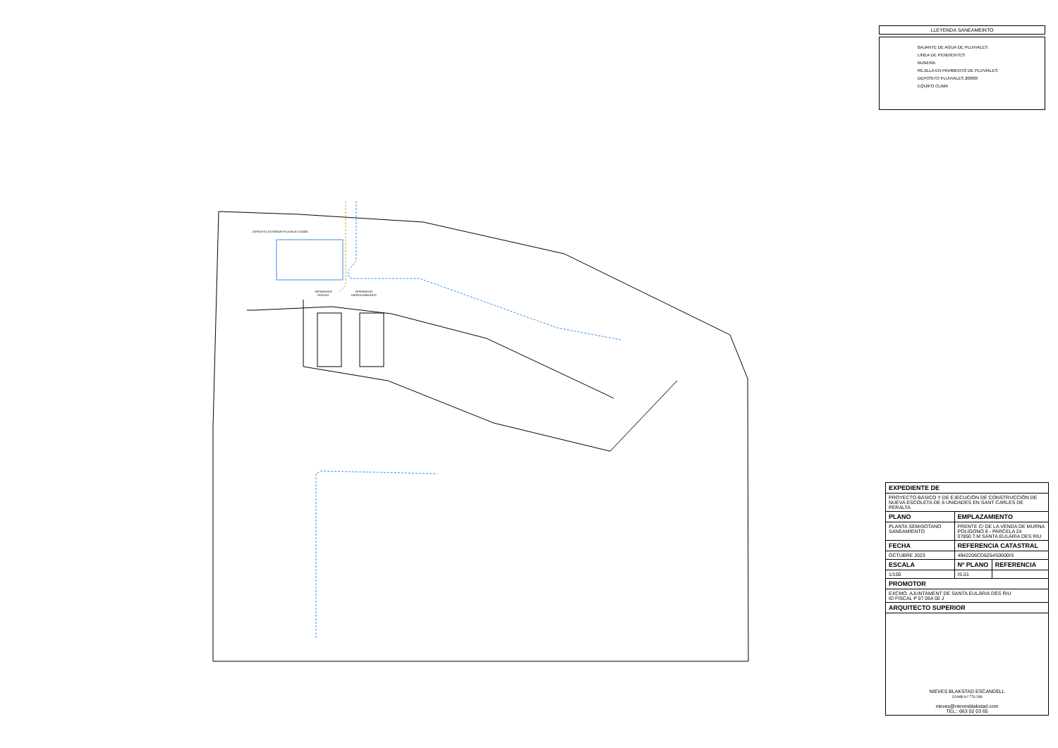SEPARADOR
GRASAS
SEPARADOR
HIDROCARBUROS
DEPOSITO EXTERIOR PLUVIALES 20000l
LLEYENDA SANEAMEINTO
BAJANTE DE AGUA DE PLUVIALES
LINEA DE PENDIENTES
BUNERA
REJILLA EN PAVIMENTO DE PLUVIALES
DEPOSITO PLUVIALES 20000l
EQUIPO CLIMA
| EXPEDIENTE DE | | |
| PROYECTO BÁSICO Y DE EJECUCIÓN DE CONSTRUCCIÓN DE NUEVA ESCOLETA DE 6 UNIDADES EN SANT CARLES DE PERALTA | | |
| PLANO | EMPLAZAMIENTO | |
| PLANTA SEMISOTANO SANEAMIENTO | FRENTE C/ DE LA VÉNDA DE MURNA POLÍGONO 8 - PARCELA 24 07850 T.M SANTA EULÀRIA DES RIU | |
| FECHA | REFERENCIA CATASTRAL | |
| OCTUBRE 2023 | 4942206CD6254S0000IS | |
| ESCALA | Nº PLANO | REFERENCIA |
| 1/100 | IS.01 | |
| PROMOTOR | | |
| EXCMO. AJUNTAMENT DE SANTA EULÀRIA DES RIU ID FISCAL P 07 054 00 J | | |
| ARQUITECTO SUPERIOR | | |
| NIEVES BLAKSTAD ESCANDELL COAIB N.º 776.289 nieves@nievesblakstad.com TEL.: 663 02 03 65 | | |